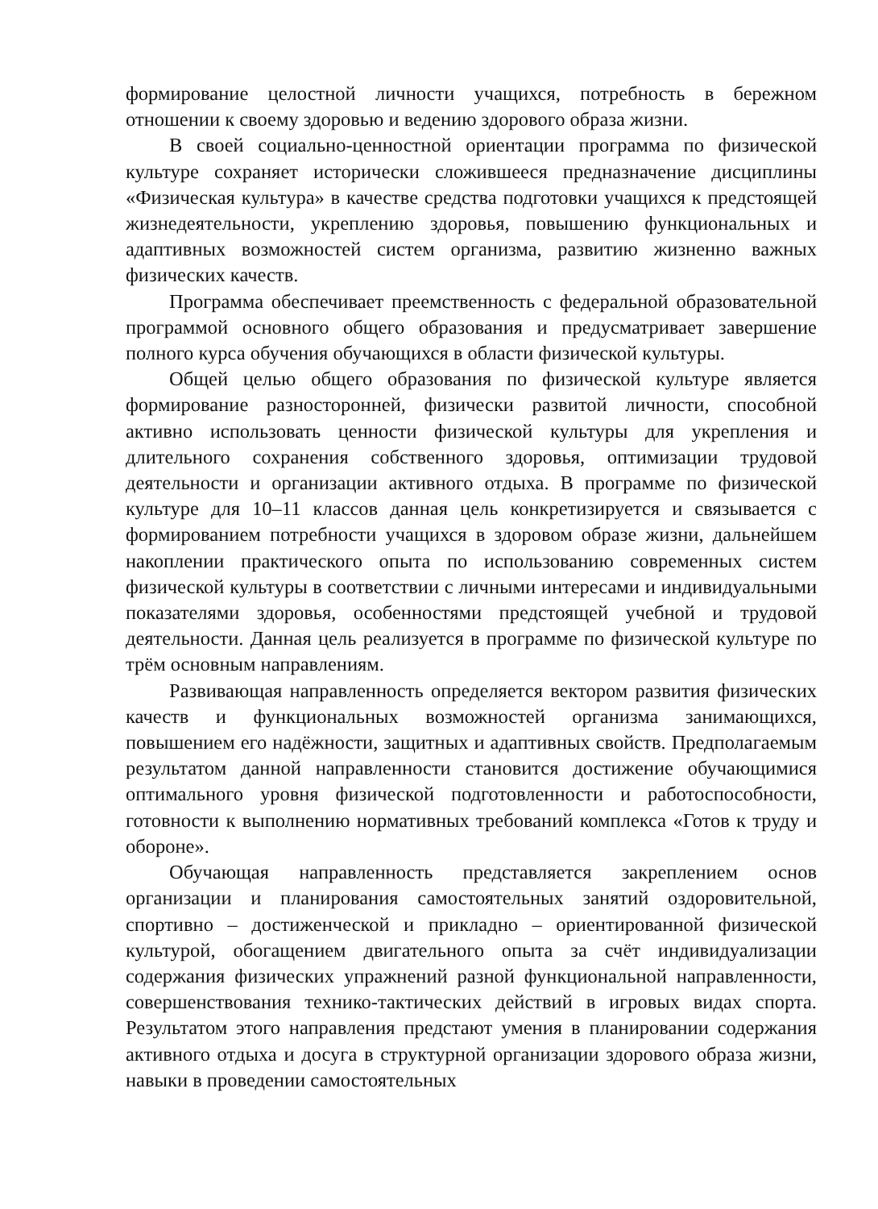формирование целостной личности учащихся, потребность в бережном отношении к своему здоровью и ведению здорового образа жизни.
В своей социально-ценностной ориентации программа по физической культуре сохраняет исторически сложившееся предназначение дисциплины «Физическая культура» в качестве средства подготовки учащихся к предстоящей жизнедеятельности, укреплению здоровья, повышению функциональных и адаптивных возможностей систем организма, развитию жизненно важных физических качеств.
Программа обеспечивает преемственность с федеральной образовательной программой основного общего образования и предусматривает завершение полного курса обучения обучающихся в области физической культуры.
Общей целью общего образования по физической культуре является формирование разносторонней, физически развитой личности, способной активно использовать ценности физической культуры для укрепления и длительного сохранения собственного здоровья, оптимизации трудовой деятельности и организации активного отдыха. В программе по физической культуре для 10–11 классов данная цель конкретизируется и связывается с формированием потребности учащихся в здоровом образе жизни, дальнейшем накоплении практического опыта по использованию современных систем физической культуры в соответствии с личными интересами и индивидуальными показателями здоровья, особенностями предстоящей учебной и трудовой деятельности. Данная цель реализуется в программе по физической культуре по трём основным направлениям.
Развивающая направленность определяется вектором развития физических качеств и функциональных возможностей организма занимающихся, повышением его надёжности, защитных и адаптивных свойств. Предполагаемым результатом данной направленности становится достижение обучающимися оптимального уровня физической подготовленности и работоспособности, готовности к выполнению нормативных требований комплекса «Готов к труду и обороне».
Обучающая направленность представляется закреплением основ организации и планирования самостоятельных занятий оздоровительной, спортивно – достиженческой и прикладно – ориентированной физической культурой, обогащением двигательного опыта за счёт индивидуализации содержания физических упражнений разной функциональной направленности, совершенствования технико-тактических действий в игровых видах спорта. Результатом этого направления предстают умения в планировании содержания активного отдыха и досуга в структурной организации здорового образа жизни, навыки в проведении самостоятельных